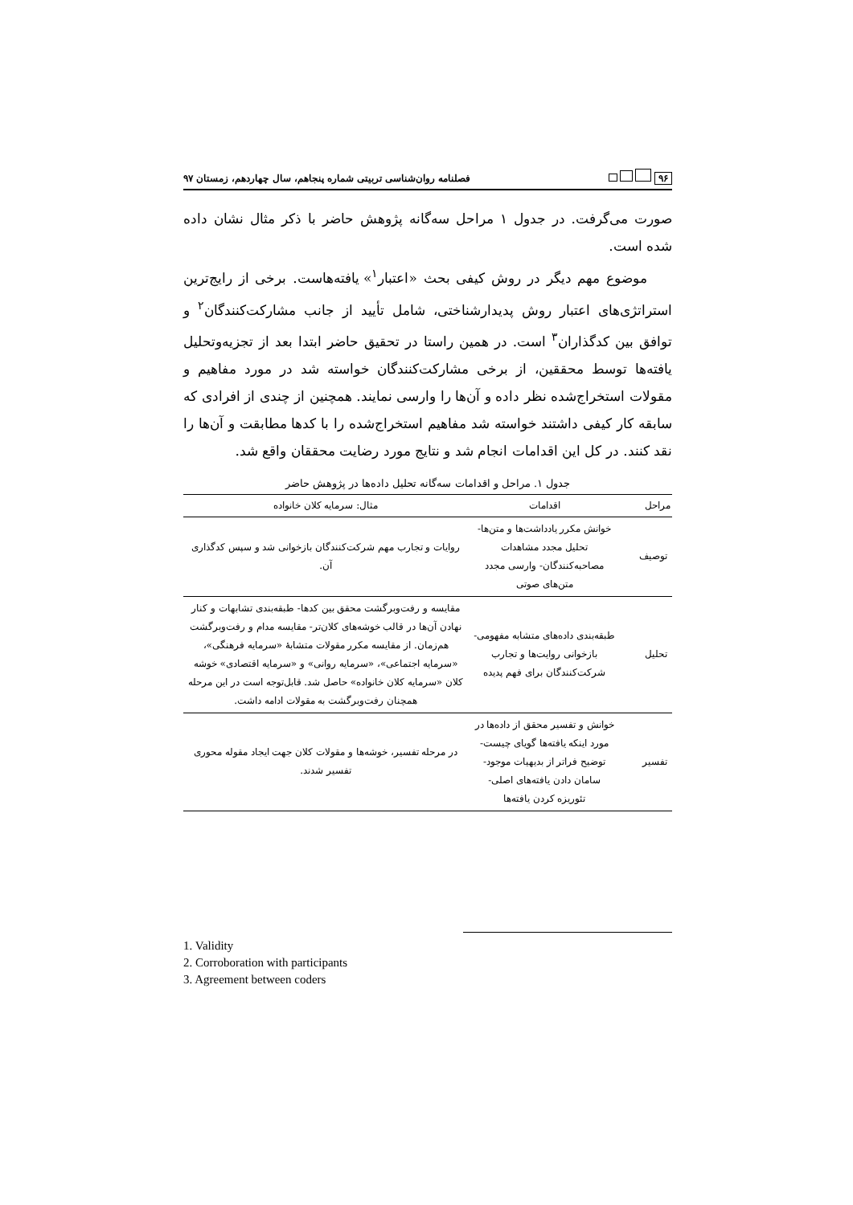۹۶
فصلنامه روان‌شناسی تربیتی شماره پنجاهم، سال چهاردهم، زمستان ۹۷
صورت می‌گرفت. در جدول ۱ مراحل سه‌گانه پژوهش حاضر با ذکر مثال نشان داده شده است.
موضوع مهم دیگر در روش کیفی بحث «اعتبار<sup>۱</sup>» یافته‌هاست. برخی از رایج‌ترین استراتژی‌های اعتبار روش پدیدارشناختی، شامل تأیید از جانب مشارکت‌کنندگان<sup>۲</sup> و توافق بین کدگذاران<sup>۳</sup> است. در همین راستا در تحقیق حاضر ابتدا بعد از تجزیه‌وتحلیل یافته‌ها توسط محققین، از برخی مشارکت‌کنندگان خواسته شد در مورد مفاهیم و مقولات استخراج‌شده نظر داده و آن‌ها را وارسی نمایند. همچنین از چندی از افرادی که سابقه کار کیفی داشتند خواسته شد مفاهیم استخراج‌شده را با کدها مطابقت و آن‌ها را نقد کنند. در کل این اقدامات انجام شد و نتایج مورد رضایت محققان واقع شد.
جدول ۱. مراحل و اقدامات سه‌گانه تحلیل داده‌ها در پژوهش حاضر
| مراحل | اقدامات | مثال: سرمایه کلان خانواده |
| --- | --- | --- |
| توصیف | خوانش مکرر یادداشت‌ها و متن‌ها- تحلیل مجدد مشاهدات مصاحبه‌کنندگان- وارسی مجدد متن‌های صوتی | روایات و تجارب مهم شرکت‌کنندگان بازخوانی شد و سپس کدگذاری آن. |
| تحلیل | طبقه‌بندی داده‌های متشابه مفهومی- بازخوانی روایت‌ها و تجارب شرکت‌کنندگان برای فهم پدیده | مقایسه و رفت‌وبرگشت محقق بین کدها- طبقه‌بندی تشابهات و کنار نهادن آن‌ها در قالب خوشه‌های کلان‌تر- مقایسه مدام و رفت‌وبرگشت هم‌زمان. از مقایسه مکرر مقولات متشابهٔ «سرمایه فرهنگی»، «سرمایه اجتماعی»، «سرمایه روانی» و «سرمایه اقتصادی» خوشه کلان «سرمایه کلان خانواده» حاصل شد. قابل‌توجه است در این مرحله همچنان رفت‌وبرگشت به مقولات ادامه داشت. |
| تفسیر | خوانش و تفسیر محقق از داده‌ها در مورد اینکه یافته‌ها گویای چیست- توضیح فراتر از بدیهیات موجود- سامان دادن یافته‌های اصلی- تئوریزه کردن یافته‌ها | در مرحله تفسیر، خوشه‌ها و مقولات کلان جهت ایجاد مقوله محوری تفسیر شدند. |
1. Validity
2. Corroboration with participants
3. Agreement between coders